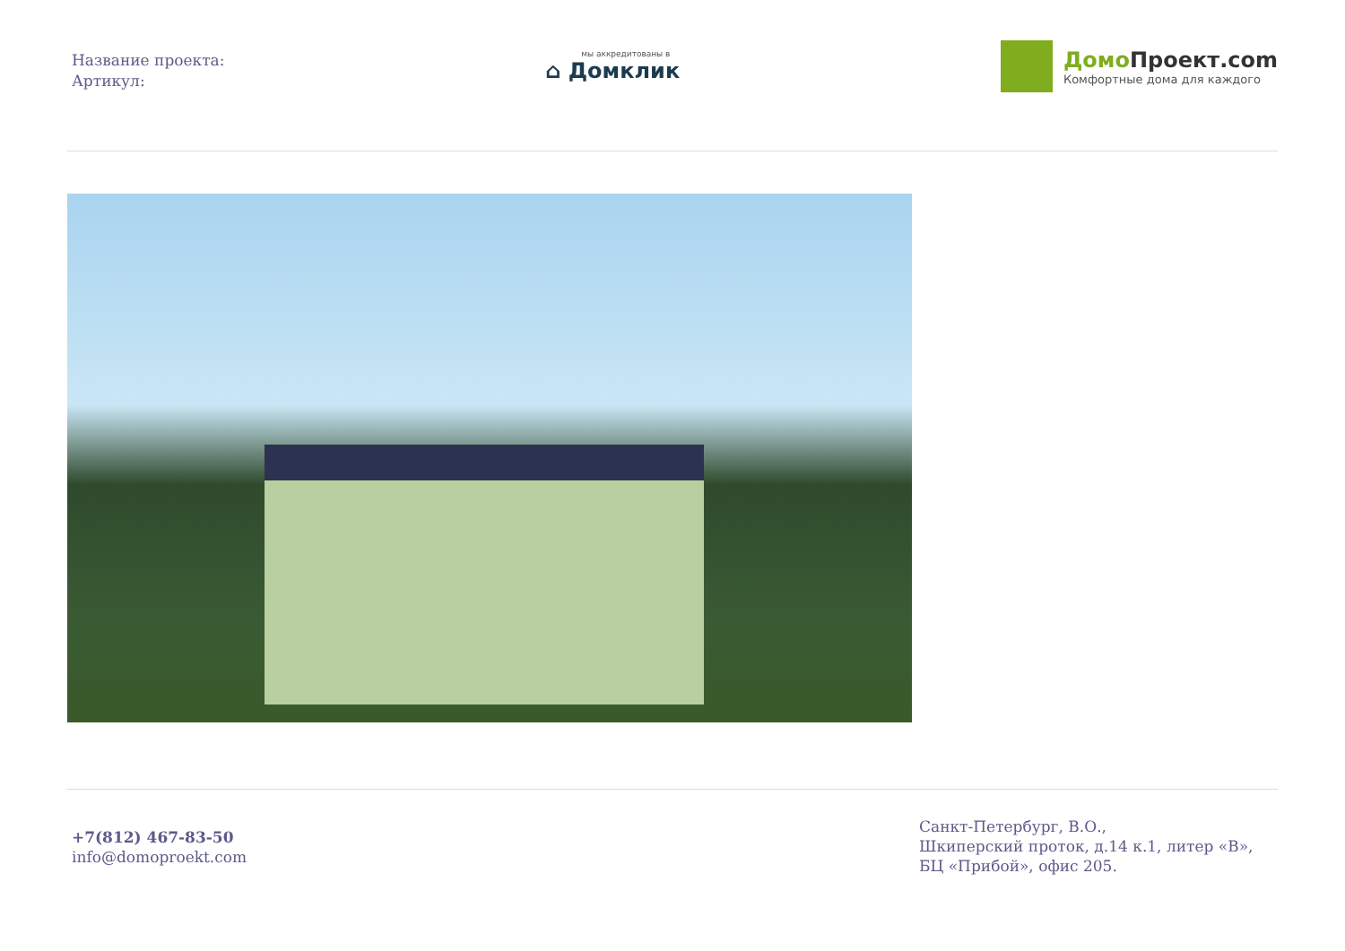Название проекта:
Артикул:
мы аккредитованы в
⌂ Домклик
Домо Проект.com
Комфортные дома для каждого
+7(812) 467-83-50
info@domoproekt.com
Санкт-Петербург, В.О.,
Шкиперский проток, д.14 к.1, литер «В»,
БЦ «Прибой», офис 205.